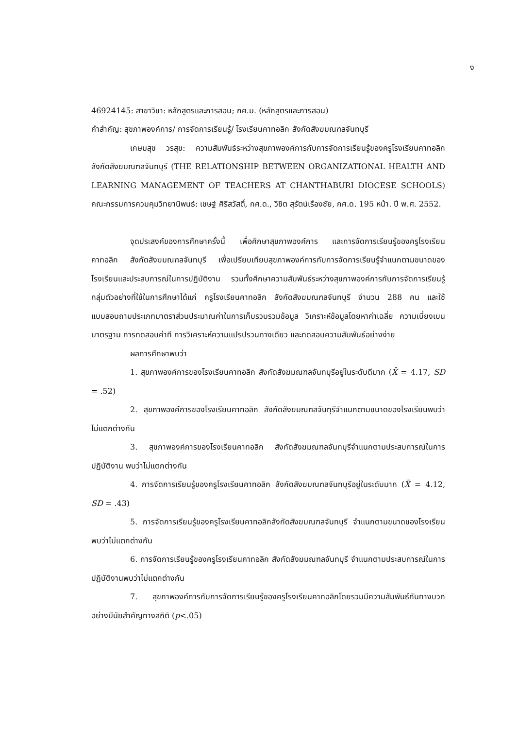ง
46924145: สาขาวิชา: หลักสูตรและการสอน; กศ.ม. (หลักสูตรและการสอน)
คำสำคัญ: สุขภาพองค์การ/ การจัดการเรียนรู้/ โรงเรียนคาทอลิก สังกัดสังฆมณฑลจันทบุรี
เกษมสุข วรสุข: ความสัมพันธ์ระหว่างสุขภาพองค์การกับการจัดการเรียนรู้ของครูโรงเรียนคาทอลิก สังกัดสังฆมณฑลจันทบุรี (THE RELATIONSHIP BETWEEN ORGANIZATIONAL HEALTH AND LEARNING MANAGEMENT OF TEACHERS AT CHANTHABURI DIOCESE SCHOOLS) คณะกรรมการควบคุมวิทยานิพนธ์: เชษฐ์ ศิริสวัสดิ์, กศ.ด., วิชิต สุรัตน์เรืองชัย, กศ.ด. 195 หน้า. ปี พ.ศ. 2552.
จุดประสงค์ของการศึกษาครั้งนี้ เพื่อศึกษาสุขภาพองค์การ และการจัดการเรียนรู้ของครูโรงเรียนคาทอลิก สังกัดสังฆมณฑลจันทบุรี เพื่อเปรียบเทียบสุขภาพองค์การกับการจัดการเรียนรู้จำแนกตามขนาดของโรงเรียนและประสบการณ์ในการปฏิบัติงาน รวมทั้งศึกษาความสัมพันธ์ระหว่างสุขภาพองค์การกับการจัดการเรียนรู้ กลุ่มตัวอย่างที่ใช้ในการศึกษาได้แก่ ครูโรงเรียนคาทอลิก สังกัดสังฆมณฑลจันทบุรี จำนวน 288 คน และใช้แบบสอบถามประเภทมาตราส่วนประมาณค่าในการเก็บรวบรวมข้อมูล วิเคราะห์ข้อมูลโดยหาค่าเฉลี่ย ความเบี่ยงเบนมาตรฐาน การทดสอบค่าที การวิเคราะห์ความแปรปรวนทางเดียว และทดสอบความสัมพันธ์อย่างง่าย
ผลการศึกษาพบว่า
1. สุขภาพองค์การของโรงเรียนคาทอลิก สังกัดสังฆมณฑลจันทบุรีอยู่ในระดับดีมาก (X̄ = 4.17, SD = .52)
2. สุขภาพองค์การของโรงเรียนคาทอลิก สังกัดสังฆมณฑลจันทุรีจำแนกตามขนาดของโรงเรียนพบว่าไม่แตกต่างกัน
3. สุขภาพองค์การของโรงเรียนคาทอลิก สังกัดสังฆมณฑลจันทบุรีจำแนกตามประสบการณ์ในการปฏิบัติงาน พบว่าไม่แตกต่างกัน
4. การจัดการเรียนรู้ของครูโรงเรียนคาทอลิก สังกัดสังฆมณฑลจันทบุรีอยู่ในระดับมาก (X̄ = 4.12, SD = .43)
5. การจัดการเรียนรู้ของครูโรงเรียนคาทอลิกสังกัดสังฆมณฑลจันทบุรี จำแนกตามขนาดของโรงเรียน พบว่าไม่แตกต่างกัน
6. การจัดการเรียนรู้ของครูโรงเรียนคาทอลิก สังกัดสังฆมณฑลจันทบุรี จำแนกตามประสบการณ์ในการปฏิบัติงานพบว่าไม่แตกต่างกัน
7. สุขภาพองค์การกับการจัดการเรียนรู้ของครูโรงเรียนคาทอลิกโดยรวมมีความสัมพันธ์กันทางบวกอย่างมีนัยสำคัญทางสถิติ (p<.05)